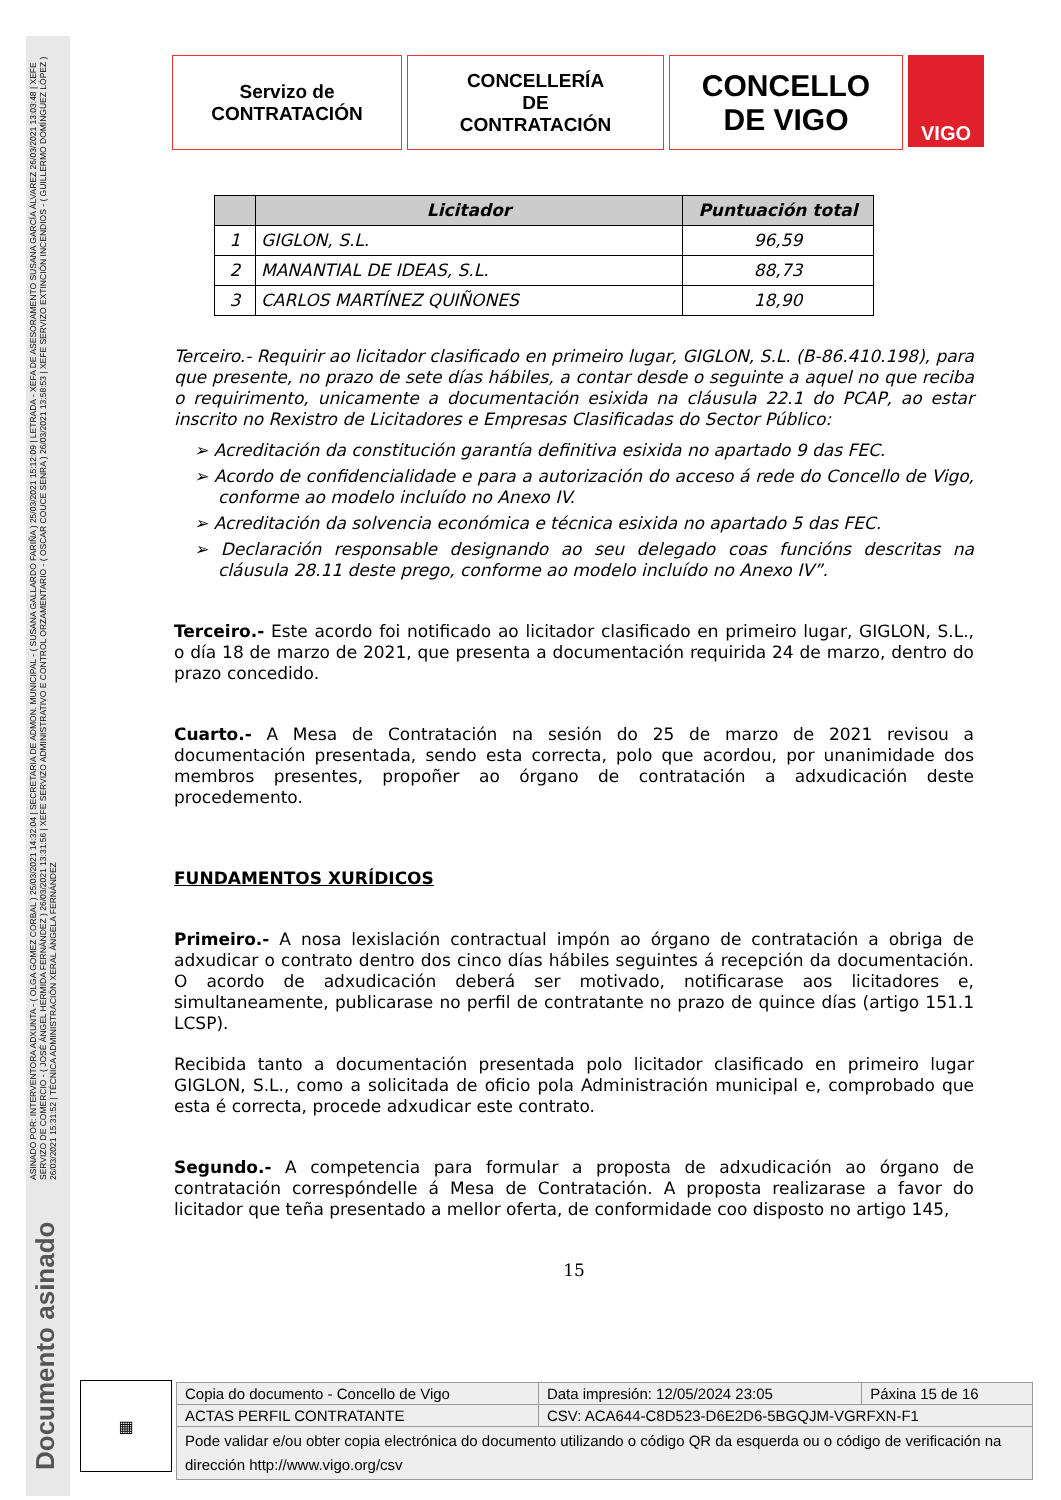ASINADO POR: INTERVENTORA ADXUNTA - ( OLGA GOMEZ CORBAL ) 25/03/2021 14:32:04 | SECRETARIA DE ADMON. MUNICIPAL - ( SUSANA GALLARDO FARIÑA ) 25/03/2021 15:12:09 | LETRADA - XEFA DE ASESORAMENTO SUSANA GARCÍA ÁLVAREZ 26/03/2021 13:03:48 | XEFE SERVIZO DE COMERCIO - ( JOSÉ ÁNGEL HERMIDA FERNÁNDEZ ) 26/03/2021 13:31:56 | XEFE SERVIZO ADMINISTRATIVO E CONTROL ORZAMENTARIO - ( OSCAR COUCE SENRA ) 26/03/2021 13:58:53 | XEFE SERVIZO EXTINCIÓN INCENDIOS - ( GUILLERMO DOMÍNGUEZ LÓPEZ ) 26/03/2021 15:31:52 | TÉCNICA ADMINISTRACIÓN XERAL ÁNGELA FERNÁNDEZ
Documento asinado
Servizo de
CONTRATACIÓN
CONCELLERÍA
DE
CONTRATACIÓN
CONCELLO
DE VIGO
VIGO
| | Licitador | Puntuación total |
| --- | --- | --- |
| 1 | GIGLON, S.L. | 96,59 |
| 2 | MANANTIAL DE IDEAS, S.L. | 88,73 |
| 3 | CARLOS MARTÍNEZ QUIÑONES | 18,90 |
Terceiro.- Requirir ao licitador clasificado en primeiro lugar, GIGLON, S.L. (B-86.410.198), para que presente, no prazo de sete días hábiles, a contar desde o seguinte a aquel no que reciba o requirimento, unicamente a documentación esixida na cláusula 22.1 do PCAP, ao estar inscrito no Rexistro de Licitadores e Empresas Clasificadas do Sector Público:
➢ Acreditación da constitución garantía definitiva esixida no apartado 9 das FEC.
➢ Acordo de confidencialidade e para a autorización do acceso á rede do Concello de Vigo, conforme ao modelo incluído no Anexo IV.
➢ Acreditación da solvencia económica e técnica esixida no apartado 5 das FEC.
➢ Declaración responsable designando ao seu delegado coas funcións descritas na cláusula 28.11 deste prego, conforme ao modelo incluído no Anexo IV”.
Terceiro.- Este acordo foi notificado ao licitador clasificado en primeiro lugar, GIGLON, S.L., o día 18 de marzo de 2021, que presenta a documentación requirida 24 de marzo, dentro do prazo concedido.
Cuarto.- A Mesa de Contratación na sesión do 25 de marzo de 2021 revisou a documentación presentada, sendo esta correcta, polo que acordou, por unanimidade dos membros presentes, propoñer ao órgano de contratación a adxudicación deste procedemento.
FUNDAMENTOS XURÍDICOS
Primeiro.- A nosa lexislación contractual impón ao órgano de contratación a obriga de adxudicar o contrato dentro dos cinco días hábiles seguintes á recepción da documentación. O acordo de adxudicación deberá ser motivado, notificarase aos licitadores e, simultaneamente, publicarase no perfil de contratante no prazo de quince días (artigo 151.1 LCSP).
Recibida tanto a documentación presentada polo licitador clasificado en primeiro lugar GIGLON, S.L., como a solicitada de oficio pola Administración municipal e, comprobado que esta é correcta, procede adxudicar este contrato.
Segundo.- A competencia para formular a proposta de adxudicación ao órgano de contratación correspóndelle á Mesa de Contratación. A proposta realizarase a favor do licitador que teña presentado a mellor oferta, de conformidade coo disposto no artigo 145,
15
▦
| Copia do documento - Concello de Vigo | Data impresión: 12/05/2024 23:05 | Páxina 15 de 16 |
| ACTAS PERFIL CONTRATANTE | CSV: ACA644-C8D523-D6E2D6-5BGQJM-VGRFXN-F1 | |
| Pode validar e/ou obter copia electrónica do documento utilizando o código QR da esquerda ou o código de verificación na dirección http://www.vigo.org/csv | | |